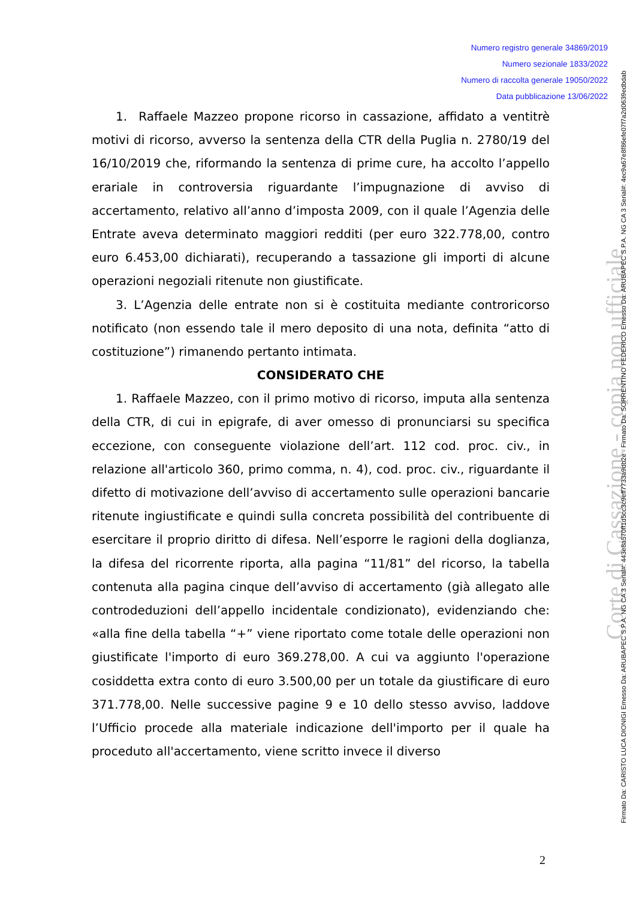Numero registro generale 34869/2019
Numero sezionale 1833/2022
Numero di raccolta generale 19050/2022
Data pubblicazione 13/06/2022
1. Raffaele Mazzeo propone ricorso in cassazione, affidato a ventitrè motivi di ricorso, avverso la sentenza della CTR della Puglia n. 2780/19 del 16/10/2019 che, riformando la sentenza di prime cure, ha accolto l’appello erariale in controversia riguardante l’impugnazione di avviso di accertamento, relativo all’anno d’imposta 2009, con il quale l’Agenzia delle Entrate aveva determinato maggiori redditi (per euro 322.778,00, contro euro 6.453,00 dichiarati), recuperando a tassazione gli importi di alcune operazioni negoziali ritenute non giustificate.
3. L’Agenzia delle entrate non si è costituita mediante controricorso notificato (non essendo tale il mero deposito di una nota, definita “atto di costituzione”) rimanendo pertanto intimata.
CONSIDERATO CHE
1. Raffaele Mazzeo, con il primo motivo di ricorso, imputa alla sentenza della CTR, di cui in epigrafe, di aver omesso di pronunciarsi su specifica eccezione, con conseguente violazione dell’art. 112 cod. proc. civ., in relazione all'articolo 360, primo comma, n. 4), cod. proc. civ., riguardante il difetto di motivazione dell’avviso di accertamento sulle operazioni bancarie ritenute ingiustificate e quindi sulla concreta possibilità del contribuente di esercitare il proprio diritto di difesa. Nell’esporre le ragioni della doglianza, la difesa del ricorrente riporta, alla pagina “11/81” del ricorso, la tabella contenuta alla pagina cinque dell’avviso di accertamento (già allegato alle controdeduzioni dell’appello incidentale condizionato), evidenziando che: «alla fine della tabella “+” viene riportato come totale delle operazioni non giustificate l'importo di euro 369.278,00. A cui va aggiunto l'operazione cosiddetta extra conto di euro 3.500,00 per un totale da giustificare di euro 371.778,00. Nelle successive pagine 9 e 10 dello stesso avviso, laddove l’Ufficio procede alla materiale indicazione dell'importo per il quale ha proceduto all'accertamento, viene scritto invece il diverso
2
Corte di Cassazione - copia non ufficiale Firmato Da: CARISTO LUCA DIONIGI Emesso Da: ARUBAPEC S.P.A. NG CA 3 Serial#: 443e8a570ff1d5cc3c9eff7733a9db2e - Firmato Da: SORRENTINO FEDERICO Emesso Da: ARUBAPEC S.P.A. NG CA 3 Serial#: 4ec9a67e8f86efe07f7a2d0639edbdab